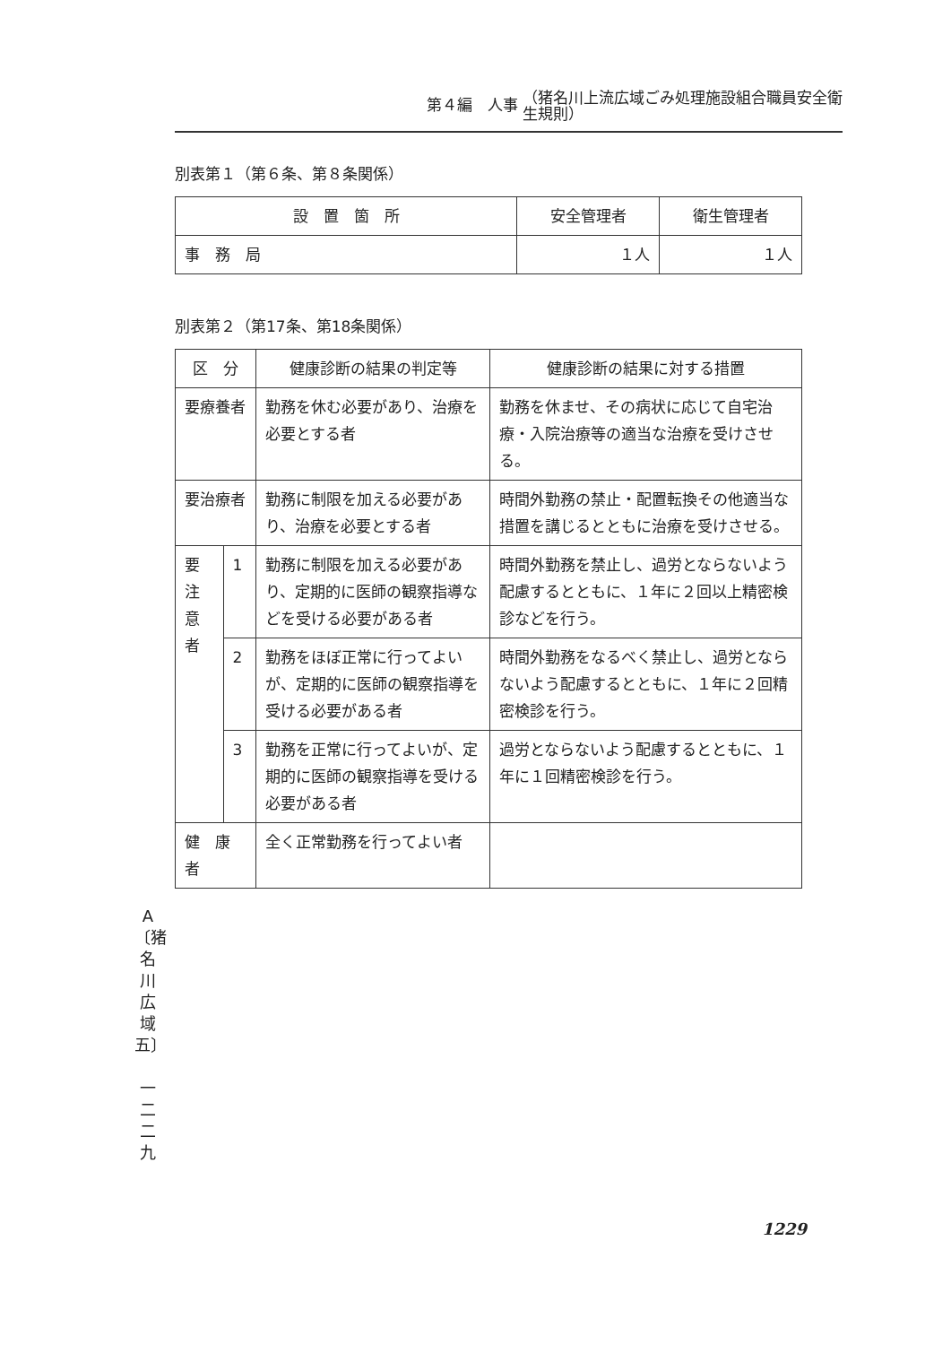第４編　人事 （猪名川上流広域ごみ処理施設組合職員安全衛
生規則）
別表第１（第６条、第８条関係）
| 設 置 箇 所 | 安全管理者 | 衛生管理者 |
| --- | --- | --- |
| 事 務 局 | １人 | １人 |
別表第２（第17条、第18条関係）
| 区 分 | | 健康診断の結果の判定等 | 健康診断の結果に対する措置 |
| --- | --- | --- | --- |
| 要療養者 | | 勤務を休む必要があり、治療を必要とする者 | 勤務を休ませ、その病状に応じて自宅治療・入院治療等の適当な治療を受けさせる。 |
| 要治療者 | | 勤務に制限を加える必要があり、治療を必要とする者 | 時間外勤務の禁止・配置転換その他適当な措置を講じるとともに治療を受けさせる。 |
| 要注 意者 | 1 | 勤務に制限を加える必要があり、定期的に医師の観察指導などを受ける必要がある者 | 時間外勤務を禁止し、過労とならないよう配慮するとともに、１年に２回以上精密検診などを行う。 |
| | 2 | 勤務をほぼ正常に行ってよいが、定期的に医師の観察指導を受ける必要がある者 | 時間外勤務をなるべく禁止し、過労とならないよう配慮するとともに、１年に２回精密検診を行う。 |
| | 3 | 勤務を正常に行ってよいが、定期的に医師の観察指導を受ける必要がある者 | 過労とならないよう配慮するとともに、１年に１回精密検診を行う。 |
| 健 康 者 | | 全く正常勤務を行ってよい者 | |
A
〔猪
名
川
広
域
五〕
一
二
二
九
1229